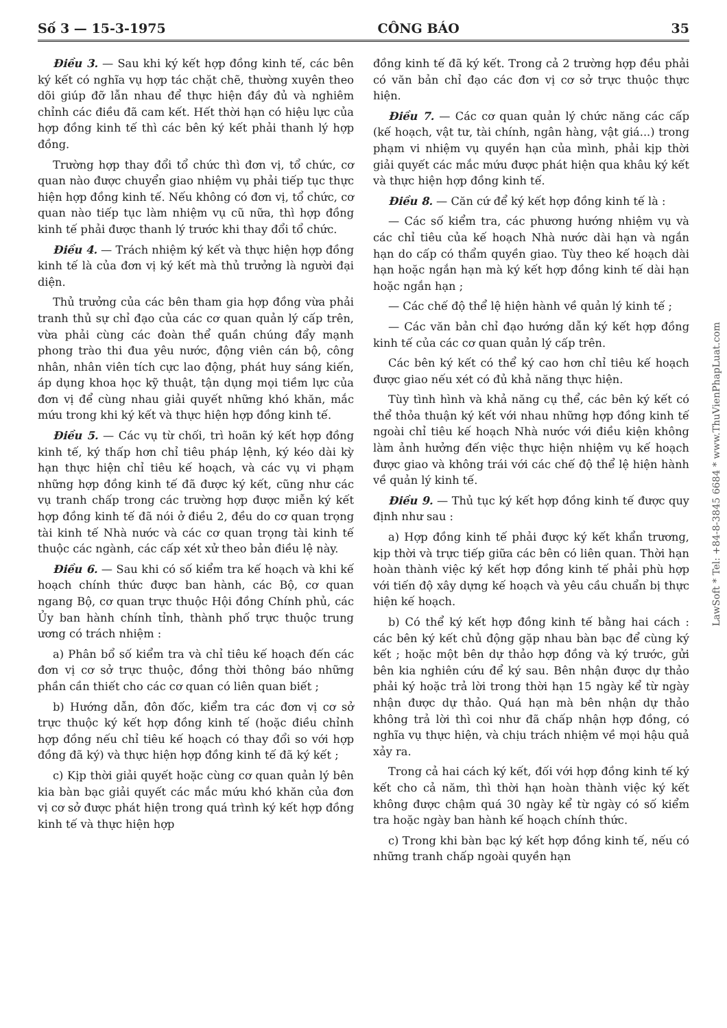Số 3 — 15-3-1975 CÔNG BÁO 35
Điều 3. — Sau khi ký kết hợp đồng kinh tế, các bên ký kết có nghĩa vụ hợp tác chặt chẽ, thường xuyên theo dõi giúp đỡ lẫn nhau để thực hiện đầy đủ và nghiêm chỉnh các điều đã cam kết. Hết thời hạn có hiệu lực của hợp đồng kinh tế thì các bên ký kết phải thanh lý hợp đồng.
Trường hợp thay đổi tổ chức thì đơn vị, tổ chức, cơ quan nào được chuyển giao nhiệm vụ phải tiếp tục thực hiện hợp đồng kinh tế. Nếu không có đơn vị, tổ chức, cơ quan nào tiếp tục làm nhiệm vụ cũ nữa, thì hợp đồng kinh tế phải được thanh lý trước khi thay đổi tổ chức.
Điều 4. — Trách nhiệm ký kết và thực hiện hợp đồng kinh tế là của đơn vị ký kết mà thủ trưởng là người đại diện.
Thủ trưởng của các bên tham gia hợp đồng vừa phải tranh thủ sự chỉ đạo của các cơ quan quản lý cấp trên, vừa phải cùng các đoàn thể quần chúng đẩy mạnh phong trào thi đua yêu nước, động viên cán bộ, công nhân, nhân viên tích cực lao động, phát huy sáng kiến, áp dụng khoa học kỹ thuật, tận dụng mọi tiềm lực của đơn vị để cùng nhau giải quyết những khó khăn, mắc mứu trong khi ký kết và thực hiện hợp đồng kinh tế.
Điều 5. — Các vụ từ chối, trì hoãn ký kết hợp đồng kinh tế, ký thấp hơn chỉ tiêu pháp lệnh, ký kéo dài kỳ hạn thực hiện chỉ tiêu kế hoạch, và các vụ vi phạm những hợp đồng kinh tế đã được ký kết, cũng như các vụ tranh chấp trong các trường hợp được miễn ký kết hợp đồng kinh tế đã nói ở điều 2, đều do cơ quan trọng tài kinh tế Nhà nước và các cơ quan trọng tài kinh tế thuộc các ngành, các cấp xét xử theo bản điều lệ này.
Điều 6. — Sau khi có số kiểm tra kế hoạch và khi kế hoạch chính thức được ban hành, các Bộ, cơ quan ngang Bộ, cơ quan trực thuộc Hội đồng Chính phủ, các Ủy ban hành chính tỉnh, thành phố trực thuộc trung ương có trách nhiệm :
a) Phân bổ số kiểm tra và chỉ tiêu kế hoạch đến các đơn vị cơ sở trực thuộc, đồng thời thông báo những phần cần thiết cho các cơ quan có liên quan biết ;
b) Hướng dẫn, đôn đốc, kiểm tra các đơn vị cơ sở trực thuộc ký kết hợp đồng kinh tế (hoặc điều chỉnh hợp đồng nếu chỉ tiêu kế hoạch có thay đổi so với hợp đồng đã ký) và thực hiện hợp đồng kinh tế đã ký kết ;
c) Kịp thời giải quyết hoặc cùng cơ quan quản lý bên kia bàn bạc giải quyết các mắc mứu khó khăn của đơn vị cơ sở được phát hiện trong quá trình ký kết hợp đồng kinh tế và thực hiện hợp
đồng kinh tế đã ký kết. Trong cả 2 trường hợp đều phải có văn bản chỉ đạo các đơn vị cơ sở trực thuộc thực hiện.
Điều 7. — Các cơ quan quản lý chức năng các cấp (kế hoạch, vật tư, tài chính, ngân hàng, vật giá...) trong phạm vi nhiệm vụ quyền hạn của mình, phải kịp thời giải quyết các mắc mứu được phát hiện qua khâu ký kết và thực hiện hợp đồng kinh tế.
Điều 8. — Căn cứ để ký kết hợp đồng kinh tế là :
— Các số kiểm tra, các phương hướng nhiệm vụ và các chỉ tiêu của kế hoạch Nhà nước dài hạn và ngắn hạn do cấp có thẩm quyền giao. Tùy theo kế hoạch dài hạn hoặc ngắn hạn mà ký kết hợp đồng kinh tế dài hạn hoặc ngắn hạn ;
— Các chế độ thể lệ hiện hành về quản lý kinh tế ;
— Các văn bản chỉ đạo hướng dẫn ký kết hợp đồng kinh tế của các cơ quan quản lý cấp trên.
Các bên ký kết có thể ký cao hơn chỉ tiêu kế hoạch được giao nếu xét có đủ khả năng thực hiện.
Tùy tình hình và khả năng cụ thể, các bên ký kết có thể thỏa thuận ký kết với nhau những hợp đồng kinh tế ngoài chỉ tiêu kế hoạch Nhà nước với điều kiện không làm ảnh hưởng đến việc thực hiện nhiệm vụ kế hoạch được giao và không trái với các chế độ thể lệ hiện hành về quản lý kinh tế.
Điều 9. — Thủ tục ký kết hợp đồng kinh tế được quy định như sau :
a) Hợp đồng kinh tế phải được ký kết khẩn trương, kịp thời và trực tiếp giữa các bên có liên quan. Thời hạn hoàn thành việc ký kết hợp đồng kinh tế phải phù hợp với tiến độ xây dựng kế hoạch và yêu cầu chuẩn bị thực hiện kế hoạch.
b) Có thể ký kết hợp đồng kinh tế bằng hai cách : các bên ký kết chủ động gặp nhau bàn bạc để cùng ký kết ; hoặc một bên dự thảo hợp đồng và ký trước, gửi bên kia nghiên cứu để ký sau. Bên nhận được dự thảo phải ký hoặc trả lời trong thời hạn 15 ngày kể từ ngày nhận được dự thảo. Quá hạn mà bên nhận dự thảo không trả lời thì coi như đã chấp nhận hợp đồng, có nghĩa vụ thực hiện, và chịu trách nhiệm về mọi hậu quả xảy ra.
Trong cả hai cách ký kết, đối với hợp đồng kinh tế ký kết cho cả năm, thì thời hạn hoàn thành việc ký kết không được chậm quá 30 ngày kể từ ngày có số kiểm tra hoặc ngày ban hành kế hoạch chính thức.
c) Trong khi bàn bạc ký kết hợp đồng kinh tế, nếu có những tranh chấp ngoài quyền hạn
LawSoft * Tel: +84-8-3845 6684 * www.ThuVienPhapLuat.com